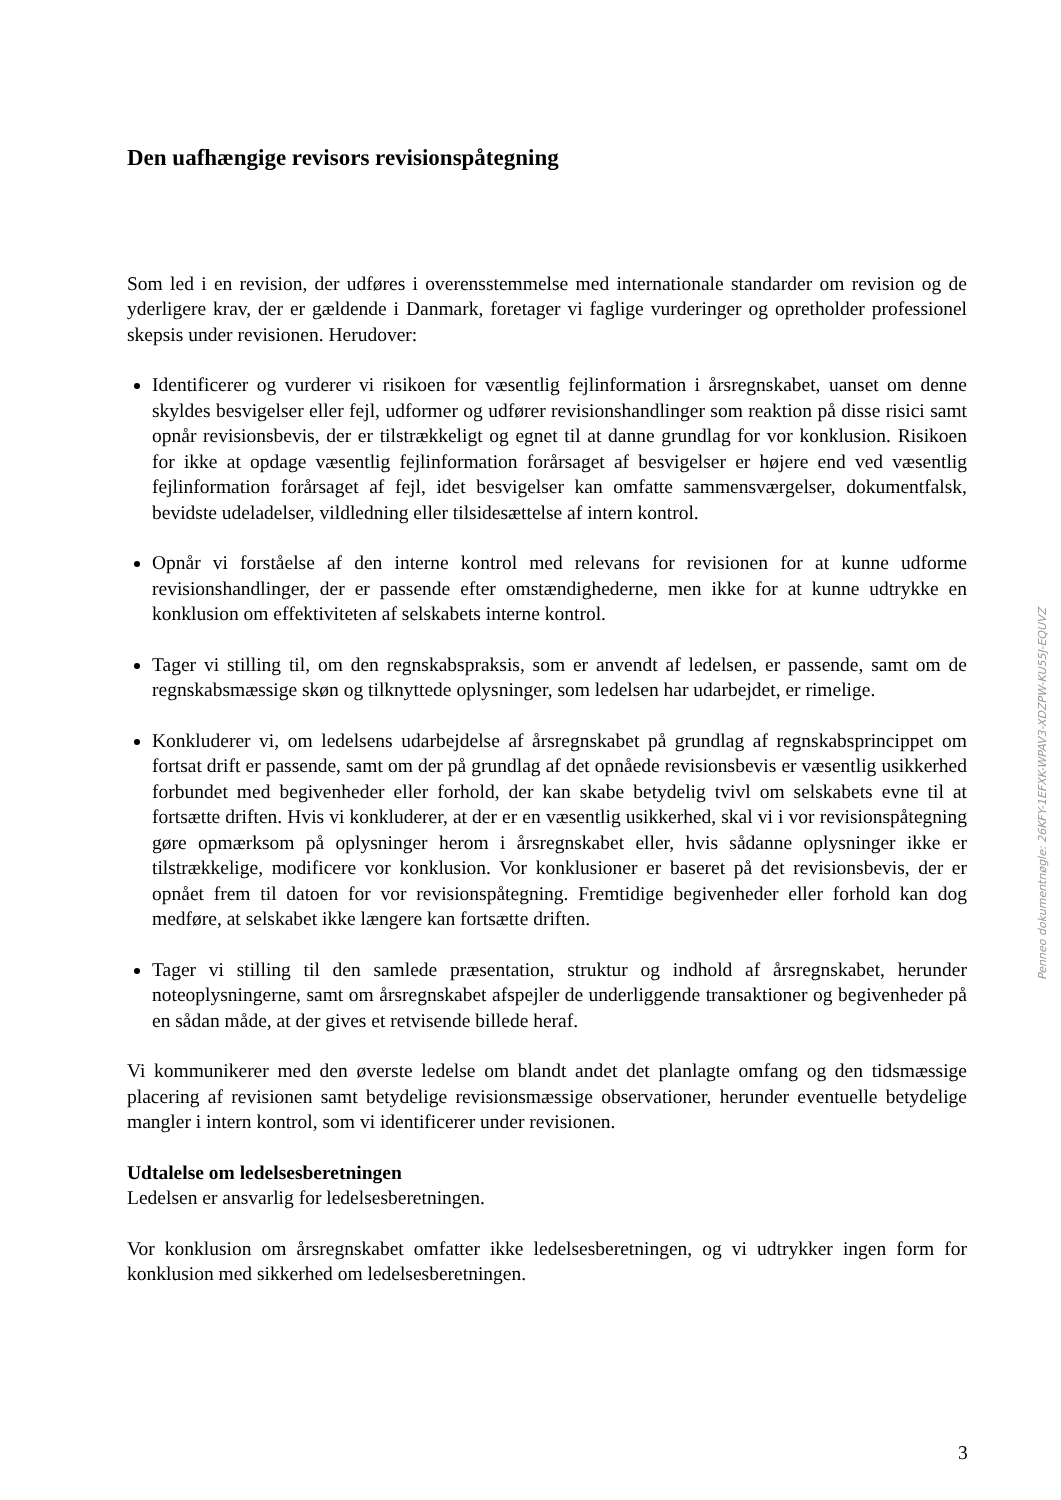Den uafhængige revisors revisionspåtegning
Som led i en revision, der udføres i overensstemmelse med internationale standarder om revision og de yderligere krav, der er gældende i Danmark, foretager vi faglige vurderinger og opretholder professionel skepsis under revisionen. Herudover:
Identificerer og vurderer vi risikoen for væsentlig fejlinformation i årsregnskabet, uanset om denne skyldes besvigelser eller fejl, udformer og udfører revisionshandlinger som reaktion på disse risici samt opnår revisionsbevis, der er tilstrækkeligt og egnet til at danne grundlag for vor konklusion. Risikoen for ikke at opdage væsentlig fejlinformation forårsaget af besvigelser er højere end ved væsentlig fejlinformation forårsaget af fejl, idet besvigelser kan omfatte sammensværgelser, dokumentfalsk, bevidste udeladelser, vildledning eller tilsidesættelse af intern kontrol.
Opnår vi forståelse af den interne kontrol med relevans for revisionen for at kunne udforme revisionshandlinger, der er passende efter omstændighederne, men ikke for at kunne udtrykke en konklusion om effektiviteten af selskabets interne kontrol.
Tager vi stilling til, om den regnskabspraksis, som er anvendt af ledelsen, er passende, samt om de regnskabsmæssige skøn og tilknyttede oplysninger, som ledelsen har udarbejdet, er rimelige.
Konkluderer vi, om ledelsens udarbejdelse af årsregnskabet på grundlag af regnskabsprincippet om fortsat drift er passende, samt om der på grundlag af det opnåede revisionsbevis er væsentlig usikkerhed forbundet med begivenheder eller forhold, der kan skabe betydelig tvivl om selskabets evne til at fortsætte driften. Hvis vi konkluderer, at der er en væsentlig usikkerhed, skal vi i vor revisionspåtegning gøre opmærksom på oplysninger herom i årsregnskabet eller, hvis sådanne oplysninger ikke er tilstrækkelige, modificere vor konklusion. Vor konklusioner er baseret på det revisionsbevis, der er opnået frem til datoen for vor revisionspåtegning. Fremtidige begivenheder eller forhold kan dog medføre, at selskabet ikke længere kan fortsætte driften.
Tager vi stilling til den samlede præsentation, struktur og indhold af årsregnskabet, herunder noteoplysningerne, samt om årsregnskabet afspejler de underliggende transaktioner og begivenheder på en sådan måde, at der gives et retvisende billede heraf.
Vi kommunikerer med den øverste ledelse om blandt andet det planlagte omfang og den tidsmæssige placering af revisionen samt betydelige revisionsmæssige observationer, herunder eventuelle betydelige mangler i intern kontrol, som vi identificerer under revisionen.
Udtalelse om ledelsesberetningen
Ledelsen er ansvarlig for ledelsesberetningen.
Vor konklusion om årsregnskabet omfatter ikke ledelsesberetningen, og vi udtrykker ingen form for konklusion med sikkerhed om ledelsesberetningen.
Penneo dokumentnøgle: 26KFY-1EFXK-WPAV3-XDZPW-KU55J-EQUVZ
3